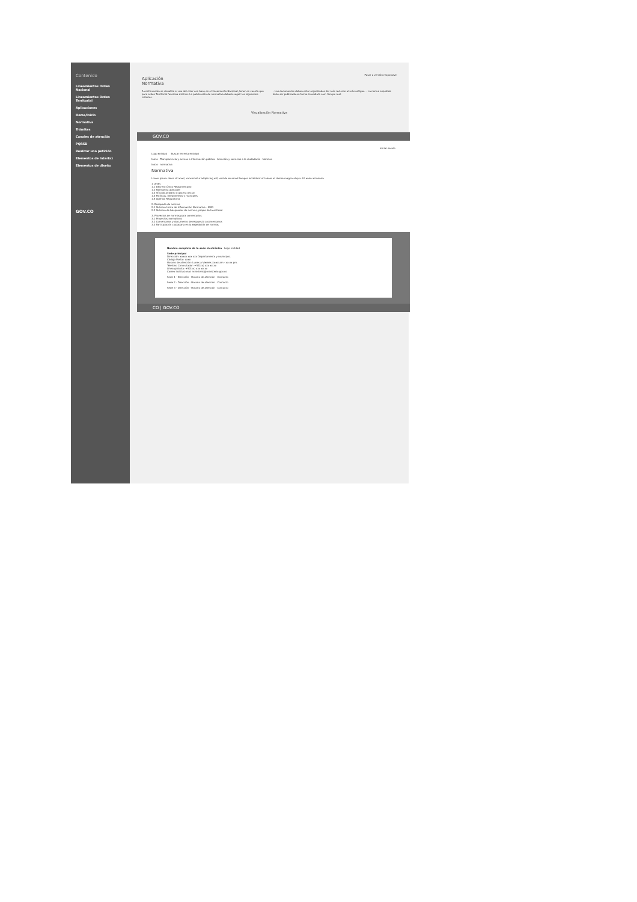Contenido
Lineamientos Orden Nacional
Lineamientos Orden Territorial
Aplicaciones
Home/Inicio
Normativa
Trámites
Canales de atención
PQRSD
Realizar una petición
Elementos de Interfaz
Elementos de diseño
GOV.CO
Pasar a versión responsive
Aplicación
Normativa
A continuación se visualiza el uso del color con base en el lineamiento Nacional, tener en cuenta que para orden Territorial funciona distinto. La publicación de normativa deberá seguir los siguientes criterios.
– Los documentos deben estar organizados del más reciente al más antiguo. – La norma expedida debe ser publicada en forma inmediata o en tiempo real.
Visualización Normativa
GOV.CO
Iniciar sesión
Logo entidad Buscar en esta entidad
Inicio · Transparencia y acceso a información pública · Atención y servicios a la ciudadanía · Noticias
Inicio · normativa
Normativa
Lorem ipsum dolor sit amet, consectetur adipiscing elit, sed do eiusmod tempor incididunt ut labore et dolore magna aliqua. Ut enim ad minim
1 Leyes
1.1 Decreto Único Reglamentario
1.2 Normativa aplicable
1.3 Vínculo al diario o gaceta oficial
1.4 Políticas, lineamientos y manuales
1.5 Agenda Regulatoria
2. Búsqueda de normas
2.1 Sistema Único de Información Normativa - SUIN
2.2 Sistema de búsquedas de normas, propio de la entidad
3. Proyectos de normas para comentarios
3.1 Proyectos normativos
3.2 Comentarios y documento de respuesta a comentarios
3.3 Participación ciudadana en la expedición de normas
Nombre completo de la sede electrónica Logo entidad
Sede principal
Dirección: xxxxx xxx xxx Departamento y municipio.
Código Postal: xxxx
Horario de atención: Lunes a Viernes xx:xx am - xx:xx pm.
Teléfono Conmutador: +57(xx) xxx xx xx
Línea gratuita: +57(xx) xxx xx xx
Correo Institucional: ministerio@ministerio.gov.co
Sede 1 · Dirección · Horario de atención · Contacto
Sede 2 · Dirección · Horario de atención · Contacto
Sede 3 · Dirección · Horario de atención · Contacto
CO | GOV.CO